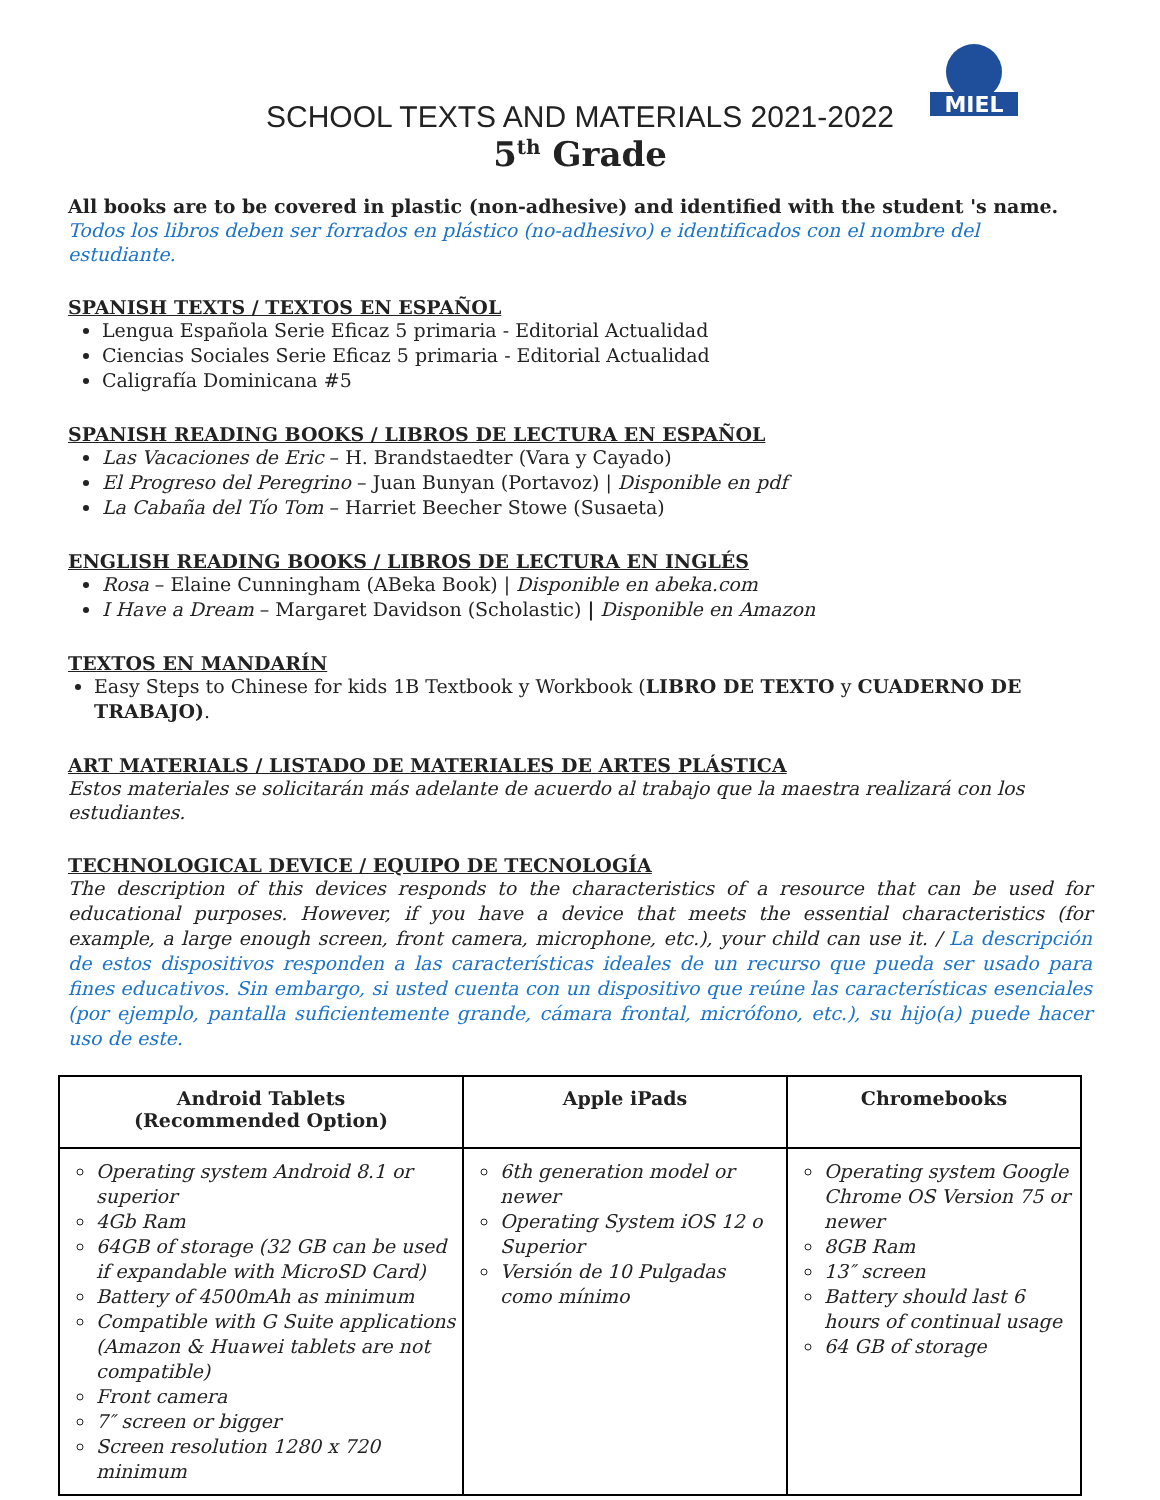MIEL
SCHOOL TEXTS AND MATERIALS 2021-2022
5<sup>th</sup> Grade
All books are to be covered in plastic (non-adhesive) and identified with the student 's name. Todos los libros deben ser forrados en plástico (no-adhesivo) e identificados con el nombre del estudiante.
SPANISH TEXTS / TEXTOS EN ESPAÑOL
Lengua Española Serie Eficaz 5 primaria - Editorial Actualidad
Ciencias Sociales Serie Eficaz 5 primaria - Editorial Actualidad
Caligrafía Dominicana #5
SPANISH READING BOOKS / LIBROS DE LECTURA EN ESPAÑOL
Las Vacaciones de Eric – H. Brandstaedter (Vara y Cayado)
El Progreso del Peregrino – Juan Bunyan (Portavoz) | Disponible en pdf
La Cabaña del Tío Tom – Harriet Beecher Stowe (Susaeta)
ENGLISH READING BOOKS / LIBROS DE LECTURA EN INGLÉS
Rosa – Elaine Cunningham (ABeka Book) | Disponible en abeka.com
I Have a Dream – Margaret Davidson (Scholastic) | Disponible en Amazon
TEXTOS EN MANDARÍN
Easy Steps to Chinese for kids 1B Textbook y Workbook (LIBRO DE TEXTO y CUADERNO DE TRABAJO).
ART MATERIALS / LISTADO DE MATERIALES DE ARTES PLÁSTICA
Estos materiales se solicitarán más adelante de acuerdo al trabajo que la maestra realizará con los estudiantes.
TECHNOLOGICAL DEVICE / EQUIPO DE TECNOLOGÍA
The description of this devices responds to the characteristics of a resource that can be used for educational purposes. However, if you have a device that meets the essential characteristics (for example, a large enough screen, front camera, microphone, etc.), your child can use it. / La descripción de estos dispositivos responden a las características ideales de un recurso que pueda ser usado para fines educativos. Sin embargo, si usted cuenta con un dispositivo que reúne las características esenciales (por ejemplo, pantalla suficientemente grande, cámara frontal, micrófono, etc.), su hijo(a) puede hacer uso de este.
| Android Tablets (Recommended Option) | Apple iPads | Chromebooks |
| --- | --- | --- |
| Operating system Android 8.1 or superior 4Gb Ram 64GB of storage (32 GB can be used if expandable with MicroSD Card) Battery of 4500mAh as minimum Compatible with G Suite applications (Amazon & Huawei tablets are not compatible) Front camera 7″ screen or bigger Screen resolution 1280 x 720 minimum | 6th generation model or newer Operating System iOS 12 o Superior Versión de 10 Pulgadas como mínimo | Operating system Google Chrome OS Version 75 or newer 8GB Ram 13″ screen Battery should last 6 hours of continual usage 64 GB of storage |